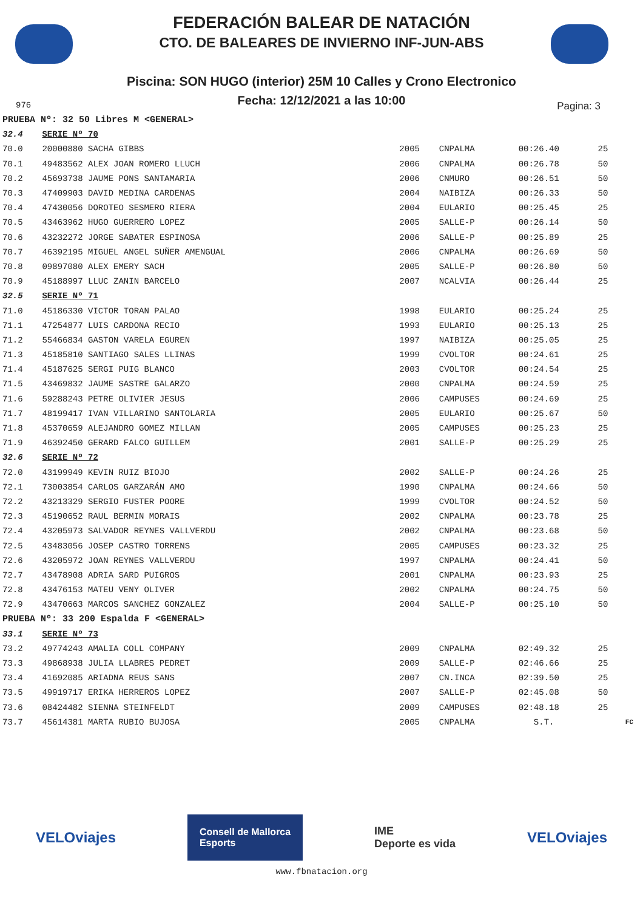FEDERACIÓN BALEAR DE NATACIÓN
CTO. DE BALEARES DE INVIERNO INF-JUN-ABS
Piscina: SON HUGO (interior) 25M 10 Calles y Crono Electronico
Fecha: 12/12/2021 a las 10:00
976 Pagina: 3
| PRUEBA Nº: 32 50 Libres M <GENERAL> | | | | | | |
| 32.4 | SERIE Nº 70 | | | | | |
| 70.0 | 20000880 SACHA GIBBS | 2005 | CNPALMA | 00:26.40 | 25 | |
| 70.1 | 49483562 ALEX JOAN ROMERO LLUCH | 2006 | CNPALMA | 00:26.78 | 50 | |
| 70.2 | 45693738 JAUME PONS SANTAMARIA | 2006 | CNMURO | 00:26.51 | 50 | |
| 70.3 | 47409903 DAVID MEDINA CARDENAS | 2004 | NAIBIZA | 00:26.33 | 50 | |
| 70.4 | 47430056 DOROTEO SESMERO RIERA | 2004 | EULARIO | 00:25.45 | 25 | |
| 70.5 | 43463962 HUGO GUERRERO LOPEZ | 2005 | SALLE-P | 00:26.14 | 50 | |
| 70.6 | 43232272 JORGE SABATER ESPINOSA | 2006 | SALLE-P | 00:25.89 | 25 | |
| 70.7 | 46392195 MIGUEL ANGEL SUÑER AMENGUAL | 2006 | CNPALMA | 00:26.69 | 50 | |
| 70.8 | 09897080 ALEX EMERY SACH | 2005 | SALLE-P | 00:26.80 | 50 | |
| 70.9 | 45188997 LLUC ZANIN BARCELO | 2007 | NCALVIA | 00:26.44 | 25 | |
| 32.5 | SERIE Nº 71 | | | | | |
| 71.0 | 45186330 VICTOR TORAN PALAO | 1998 | EULARIO | 00:25.24 | 25 | |
| 71.1 | 47254877 LUIS CARDONA RECIO | 1993 | EULARIO | 00:25.13 | 25 | |
| 71.2 | 55466834 GASTON VARELA EGUREN | 1997 | NAIBIZA | 00:25.05 | 25 | |
| 71.3 | 45185810 SANTIAGO SALES LLINAS | 1999 | CVOLTOR | 00:24.61 | 25 | |
| 71.4 | 45187625 SERGI PUIG BLANCO | 2003 | CVOLTOR | 00:24.54 | 25 | |
| 71.5 | 43469832 JAUME SASTRE GALARZO | 2000 | CNPALMA | 00:24.59 | 25 | |
| 71.6 | 59288243 PETRE OLIVIER JESUS | 2006 | CAMPUSES | 00:24.69 | 25 | |
| 71.7 | 48199417 IVAN VILLARINO SANTOLARIA | 2005 | EULARIO | 00:25.67 | 50 | |
| 71.8 | 45370659 ALEJANDRO GOMEZ MILLAN | 2005 | CAMPUSES | 00:25.23 | 25 | |
| 71.9 | 46392450 GERARD FALCO GUILLEM | 2001 | SALLE-P | 00:25.29 | 25 | |
| 32.6 | SERIE Nº 72 | | | | | |
| 72.0 | 43199949 KEVIN RUIZ BIOJO | 2002 | SALLE-P | 00:24.26 | 25 | |
| 72.1 | 73003854 CARLOS GARZARÁN AMO | 1990 | CNPALMA | 00:24.66 | 50 | |
| 72.2 | 43213329 SERGIO FUSTER POORE | 1999 | CVOLTOR | 00:24.52 | 50 | |
| 72.3 | 45190652 RAUL BERMIN MORAIS | 2002 | CNPALMA | 00:23.78 | 25 | |
| 72.4 | 43205973 SALVADOR REYNES VALLVERDU | 2002 | CNPALMA | 00:23.68 | 50 | |
| 72.5 | 43483056 JOSEP CASTRO TORRENS | 2005 | CAMPUSES | 00:23.32 | 25 | |
| 72.6 | 43205972 JOAN REYNES VALLVERDU | 1997 | CNPALMA | 00:24.41 | 50 | |
| 72.7 | 43478908 ADRIA SARD PUIGROS | 2001 | CNPALMA | 00:23.93 | 25 | |
| 72.8 | 43476153 MATEU VENY OLIVER | 2002 | CNPALMA | 00:24.75 | 50 | |
| 72.9 | 43470663 MARCOS SANCHEZ GONZALEZ | 2004 | SALLE-P | 00:25.10 | 50 | |
| PRUEBA Nº: 33 200 Espalda F <GENERAL> | | | | | | |
| 33.1 | SERIE Nº 73 | | | | | |
| 73.2 | 49774243 AMALIA COLL COMPANY | 2009 | CNPALMA | 02:49.32 | 25 | |
| 73.3 | 49868938 JULIA LLABRES PEDRET | 2009 | SALLE-P | 02:46.66 | 25 | |
| 73.4 | 41692085 ARIADNA REUS SANS | 2007 | CN.INCA | 02:39.50 | 25 | |
| 73.5 | 49919717 ERIKA HERREROS LOPEZ | 2007 | SALLE-P | 02:45.08 | 50 | |
| 73.6 | 08424482 SIENNA STEINFELDT | 2009 | CAMPUSES | 02:48.18 | 25 | |
| 73.7 | 45614381 MARTA RUBIO BUJOSA | 2005 | CNPALMA | S.T. | | FC |
VELOviajes Consell de Mallorca
Esports IME
Deporte es vida VELOviajes
www.fbnatacion.org